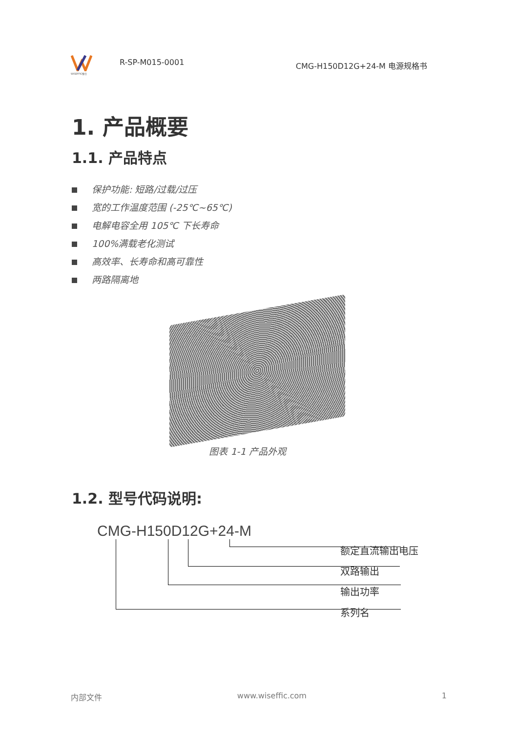WISEFFIC惟仕
R-SP-M015-0001
CMG-H150D12G+24-M 电源规格书
1. 产品概要
1.1. 产品特点
保护功能: 短路/过载/过压
宽的工作温度范围 (-25℃~65℃)
电解电容全用 105℃ 下长寿命
100%满载老化测试
高效率、长寿命和高可靠性
两路隔离地
图表 1-1 产品外观
1.2. 型号代码说明:
CMG-H150D12G+24-M
额定直流输出电压
双路输出
输出功率
系列名
内部文件 www.wiseffic.com 1